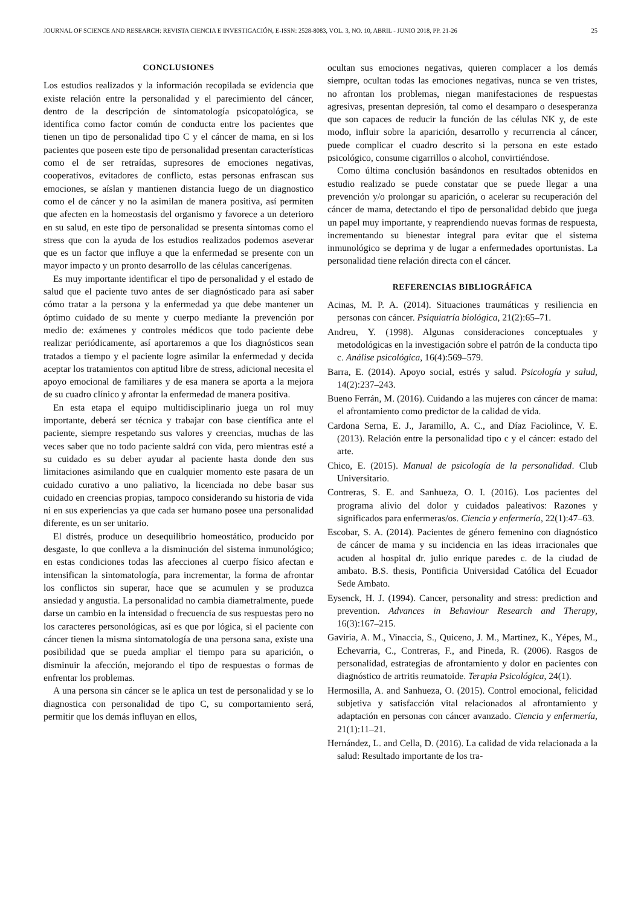JOURNAL OF SCIENCE AND RESEARCH: REVISTA CIENCIA E INVESTIGACIÓN, E-ISSN: 2528-8083, VOL. 3, NO. 10, ABRIL - JUNIO 2018, PP. 21-26 25
CONCLUSIONES
Los estudios realizados y la información recopilada se evidencia que existe relación entre la personalidad y el parecimiento del cáncer, dentro de la descripción de sintomatología psicopatológica, se identifica como factor común de conducta entre los pacientes que tienen un tipo de personalidad tipo C y el cáncer de mama, en si los pacientes que poseen este tipo de personalidad presentan características como el de ser retraídas, supresores de emociones negativas, cooperativos, evitadores de conflicto, estas personas enfrascan sus emociones, se aíslan y mantienen distancia luego de un diagnostico como el de cáncer y no la asimilan de manera positiva, así permiten que afecten en la homeostasis del organismo y favorece a un deterioro en su salud, en este tipo de personalidad se presenta síntomas como el stress que con la ayuda de los estudios realizados podemos aseverar que es un factor que influye a que la enfermedad se presente con un mayor impacto y un pronto desarrollo de las células cancerígenas.
Es muy importante identificar el tipo de personalidad y el estado de salud que el paciente tuvo antes de ser diagnósticado para así saber cómo tratar a la persona y la enfermedad ya que debe mantener un óptimo cuidado de su mente y cuerpo mediante la prevención por medio de: exámenes y controles médicos que todo paciente debe realizar periódicamente, así aportaremos a que los diagnósticos sean tratados a tiempo y el paciente logre asimilar la enfermedad y decida aceptar los tratamientos con aptitud libre de stress, adicional necesita el apoyo emocional de familiares y de esa manera se aporta a la mejora de su cuadro clínico y afrontar la enfermedad de manera positiva.
En esta etapa el equipo multidisciplinario juega un rol muy importante, deberá ser técnica y trabajar con base científica ante el paciente, siempre respetando sus valores y creencias, muchas de las veces saber que no todo paciente saldrá con vida, pero mientras esté a su cuidado es su deber ayudar al paciente hasta donde den sus limitaciones asimilando que en cualquier momento este pasara de un cuidado curativo a uno paliativo, la licenciada no debe basar sus cuidado en creencias propias, tampoco considerando su historia de vida ni en sus experiencias ya que cada ser humano posee una personalidad diferente, es un ser unitario.
El distrés, produce un desequilibrio homeostático, producido por desgaste, lo que conlleva a la disminución del sistema inmunológico; en estas condiciones todas las afecciones al cuerpo físico afectan e intensifican la sintomatología, para incrementar, la forma de afrontar los conflictos sin superar, hace que se acumulen y se produzca ansiedad y angustia. La personalidad no cambia diametralmente, puede darse un cambio en la intensidad o frecuencia de sus respuestas pero no los caracteres personológicas, así es que por lógica, si el paciente con cáncer tienen la misma sintomatología de una persona sana, existe una posibilidad que se pueda ampliar el tiempo para su aparición, o disminuir la afección, mejorando el tipo de respuestas o formas de enfrentar los problemas.
A una persona sin cáncer se le aplica un test de personalidad y se lo diagnostica con personalidad de tipo C, su comportamiento será, permitir que los demás influyan en ellos,
ocultan sus emociones negativas, quieren complacer a los demás siempre, ocultan todas las emociones negativas, nunca se ven tristes, no afrontan los problemas, niegan manifestaciones de respuestas agresivas, presentan depresión, tal como el desamparo o desesperanza que son capaces de reducir la función de las células NK y, de este modo, influir sobre la aparición, desarrollo y recurrencia al cáncer, puede complicar el cuadro descrito si la persona en este estado psicológico, consume cigarrillos o alcohol, convirtiéndose.
Como última conclusión basándonos en resultados obtenidos en estudio realizado se puede constatar que se puede llegar a una prevención y/o prolongar su aparición, o acelerar su recuperación del cáncer de mama, detectando el tipo de personalidad debido que juega un papel muy importante, y reaprendiendo nuevas formas de respuesta, incrementando su bienestar integral para evitar que el sistema inmunológico se deprima y de lugar a enfermedades oportunistas. La personalidad tiene relación directa con el cáncer.
REFERENCIAS BIBLIOGRÁFICA
Acinas, M. P. A. (2014). Situaciones traumáticas y resiliencia en personas con cáncer. Psiquiatría biológica, 21(2):65–71.
Andreu, Y. (1998). Algunas consideraciones conceptuales y metodológicas en la investigación sobre el patrón de la conducta tipo c. Análise psicológica, 16(4):569–579.
Barra, E. (2014). Apoyo social, estrés y salud. Psicología y salud, 14(2):237–243.
Bueno Ferrán, M. (2016). Cuidando a las mujeres con cáncer de mama: el afrontamiento como predictor de la calidad de vida.
Cardona Serna, E. J., Jaramillo, A. C., and Díaz Faciolince, V. E. (2013). Relación entre la personalidad tipo c y el cáncer: estado del arte.
Chico, E. (2015). Manual de psicología de la personalidad. Club Universitario.
Contreras, S. E. and Sanhueza, O. I. (2016). Los pacientes del programa alivio del dolor y cuidados paleativos: Razones y significados para enfermeras/os. Ciencia y enfermería, 22(1):47–63.
Escobar, S. A. (2014). Pacientes de género femenino con diagnóstico de cáncer de mama y su incidencia en las ideas irracionales que acuden al hospital dr. julio enrique paredes c. de la ciudad de ambato. B.S. thesis, Pontificia Universidad Católica del Ecuador Sede Ambato.
Eysenck, H. J. (1994). Cancer, personality and stress: prediction and prevention. Advances in Behaviour Research and Therapy, 16(3):167–215.
Gaviria, A. M., Vinaccia, S., Quiceno, J. M., Martinez, K., Yépes, M., Echevarria, C., Contreras, F., and Pineda, R. (2006). Rasgos de personalidad, estrategias de afrontamiento y dolor en pacientes con diagnóstico de artritis reumatoide. Terapia Psicológica, 24(1).
Hermosilla, A. and Sanhueza, O. (2015). Control emocional, felicidad subjetiva y satisfacción vital relacionados al afrontamiento y adaptación en personas con cáncer avanzado. Ciencia y enfermería, 21(1):11–21.
Hernández, L. and Cella, D. (2016). La calidad de vida relacionada a la salud: Resultado importante de los tra-